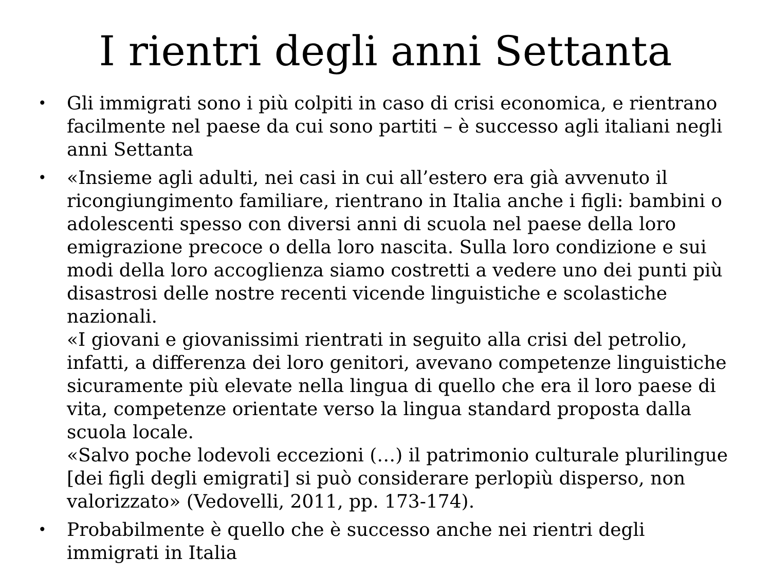I rientri degli anni Settanta
• Gli immigrati sono i più colpiti in caso di crisi economica, e rientrano facilmente nel paese da cui sono partiti – è successo agli italiani negli anni Settanta
• «Insieme agli adulti, nei casi in cui all’estero era già avvenuto il ricongiungimento familiare, rientrano in Italia anche i figli: bambini o adolescenti spesso con diversi anni di scuola nel paese della loro emigrazione precoce o della loro nascita. Sulla loro condizione e sui modi della loro accoglienza siamo costretti a vedere uno dei punti più disastrosi delle nostre recenti vicende linguistiche e scolastiche nazionali.
«I giovani e giovanissimi rientrati in seguito alla crisi del petrolio, infatti, a differenza dei loro genitori, avevano competenze linguistiche sicuramente più elevate nella lingua di quello che era il loro paese di vita, competenze orientate verso la lingua standard proposta dalla scuola locale.
«Salvo poche lodevoli eccezioni (…) il patrimonio culturale plurilingue [dei figli degli emigrati] si può considerare perlopiù disperso, non valorizzato» (Vedovelli, 2011, pp. 173-174).
• Probabilmente è quello che è successo anche nei rientri degli immigrati in Italia